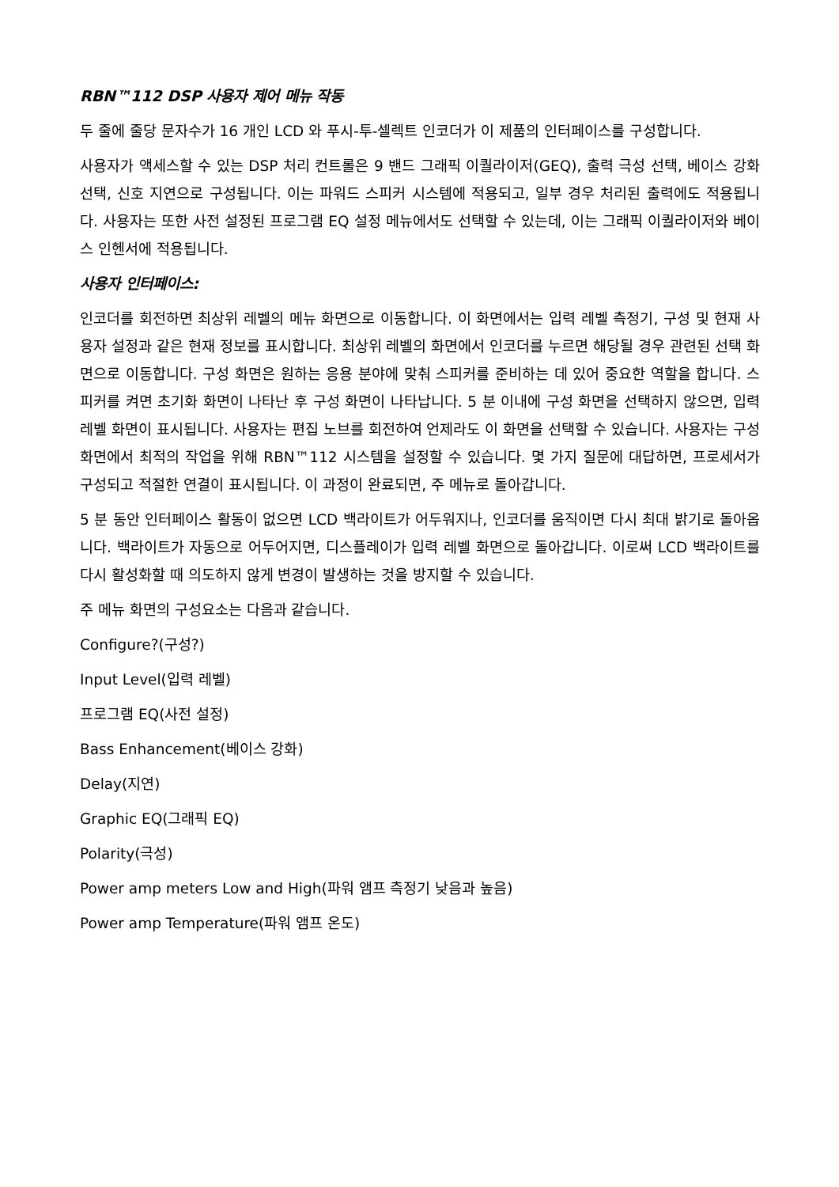RBN™112 DSP 사용자 제어 메뉴 작동
두 줄에 줄당 문자수가 16 개인 LCD 와 푸시-투-셀렉트 인코더가 이 제품의 인터페이스를 구성합니다.
사용자가 액세스할 수 있는 DSP 처리 컨트롤은 9 밴드 그래픽 이퀄라이저(GEQ), 출력 극성 선택, 베이스 강화 선택, 신호 지연으로 구성됩니다. 이는 파워드 스피커 시스템에 적용되고, 일부 경우 처리된 출력에도 적용됩니다. 사용자는 또한 사전 설정된 프로그램 EQ 설정 메뉴에서도 선택할 수 있는데, 이는 그래픽 이퀄라이저와 베이스 인헨서에 적용됩니다.
사용자 인터페이스:
인코더를 회전하면 최상위 레벨의 메뉴 화면으로 이동합니다. 이 화면에서는 입력 레벨 측정기, 구성 및 현재 사용자 설정과 같은 현재 정보를 표시합니다. 최상위 레벨의 화면에서 인코더를 누르면 해당될 경우 관련된 선택 화면으로 이동합니다. 구성 화면은 원하는 응용 분야에 맞춰 스피커를 준비하는 데 있어 중요한 역할을 합니다. 스피커를 켜면 초기화 화면이 나타난 후 구성 화면이 나타납니다. 5 분 이내에 구성 화면을 선택하지 않으면, 입력 레벨 화면이 표시됩니다. 사용자는 편집 노브를 회전하여 언제라도 이 화면을 선택할 수 있습니다. 사용자는 구성 화면에서 최적의 작업을 위해 RBN™112 시스템을 설정할 수 있습니다. 몇 가지 질문에 대답하면, 프로세서가 구성되고 적절한 연결이 표시됩니다. 이 과정이 완료되면, 주 메뉴로 돌아갑니다.
5 분 동안 인터페이스 활동이 없으면 LCD 백라이트가 어두워지나, 인코더를 움직이면 다시 최대 밝기로 돌아옵니다. 백라이트가 자동으로 어두어지면, 디스플레이가 입력 레벨 화면으로 돌아갑니다. 이로써 LCD 백라이트를 다시 활성화할 때 의도하지 않게 변경이 발생하는 것을 방지할 수 있습니다.
주 메뉴 화면의 구성요소는 다음과 같습니다.
Configure?(구성?)
Input Level(입력 레벨)
프로그램 EQ(사전 설정)
Bass Enhancement(베이스 강화)
Delay(지연)
Graphic EQ(그래픽 EQ)
Polarity(극성)
Power amp meters Low and High(파워 앰프 측정기 낮음과 높음)
Power amp Temperature(파워 앰프 온도)